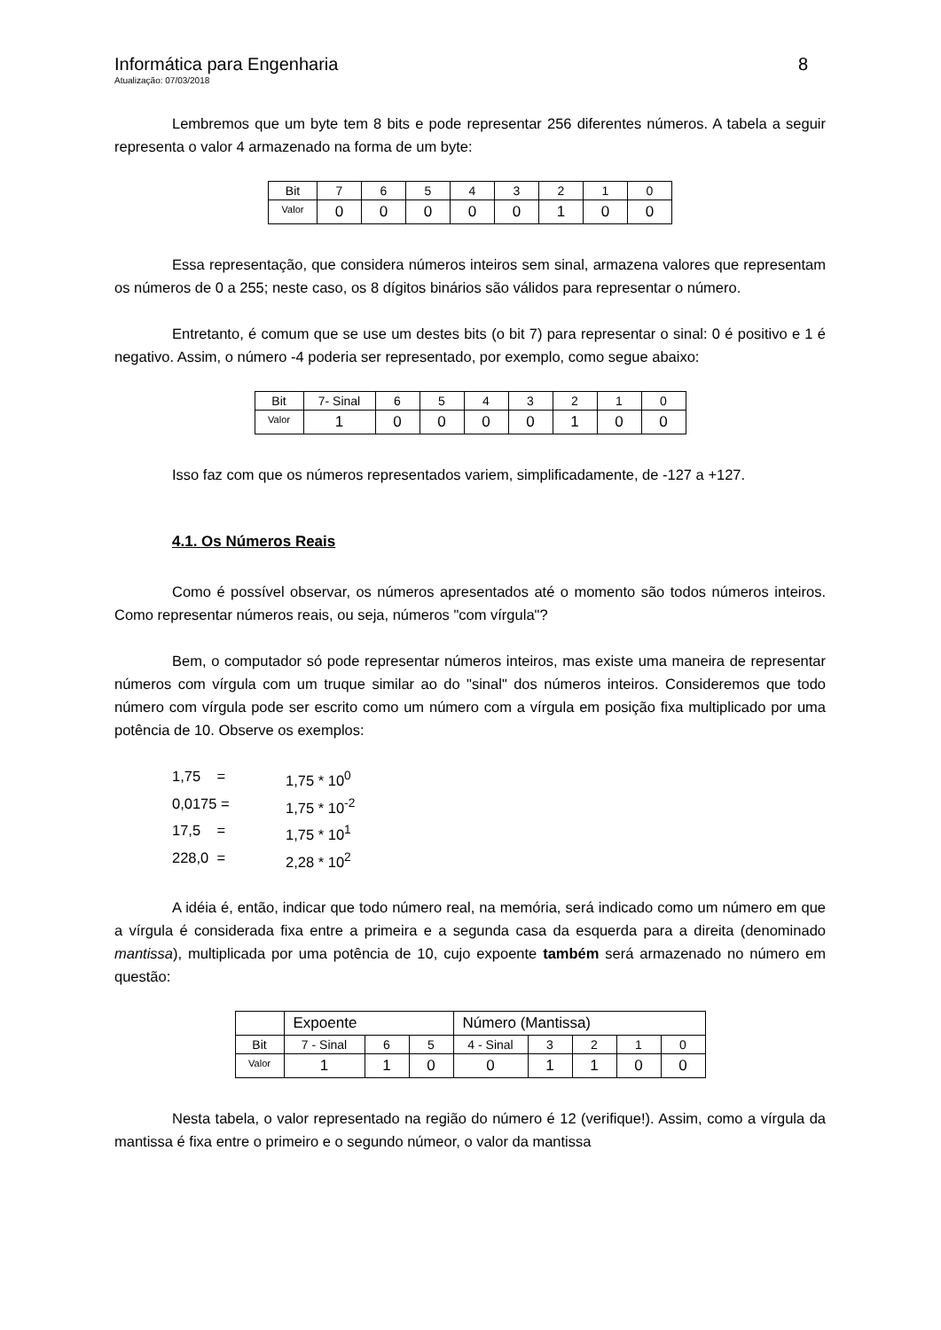Informática para Engenharia 8
Atualização: 07/03/2018
Lembremos que um byte tem 8 bits e pode representar 256 diferentes números. A tabela a seguir representa o valor 4 armazenado na forma de um byte:
| Bit | 7 | 6 | 5 | 4 | 3 | 2 | 1 | 0 |
| Valor | 0 | 0 | 0 | 0 | 0 | 1 | 0 | 0 |
Essa representação, que considera números inteiros sem sinal, armazena valores que representam os números de 0 a 255; neste caso, os 8 dígitos binários são válidos para representar o número.
Entretanto, é comum que se use um destes bits (o bit 7) para representar o sinal: 0 é positivo e 1 é negativo. Assim, o número -4 poderia ser representado, por exemplo, como segue abaixo:
| Bit | 7- Sinal | 6 | 5 | 4 | 3 | 2 | 1 | 0 |
| Valor | 1 | 0 | 0 | 0 | 0 | 1 | 0 | 0 |
Isso faz com que os números representados variem, simplificadamente, de -127 a +127.
4.1. Os Números Reais
Como é possível observar, os números apresentados até o momento são todos números inteiros. Como representar números reais, ou seja, números "com vírgula"?
Bem, o computador só pode representar números inteiros, mas existe uma maneira de representar números com vírgula com um truque similar ao do "sinal" dos números inteiros. Consideremos que todo número com vírgula pode ser escrito como um número com a vírgula em posição fixa multiplicado por uma potência de 10. Observe os exemplos:
1,75 = 1,75 * 10<sup>0</sup>
0,0175 = 1,75 * 10<sup>-2</sup>
17,5 = 1,75 * 10<sup>1</sup>
228,0 = 2,28 * 10<sup>2</sup>
A idéia é, então, indicar que todo número real, na memória, será indicado como um número em que a vírgula é considerada fixa entre a primeira e a segunda casa da esquerda para a direita (denominado mantissa), multiplicada por uma potência de 10, cujo expoente também será armazenado no número em questão:
| | Expoente | | | Número (Mantissa) | | | | |
| Bit | 7 - Sinal | 6 | 5 | 4 - Sinal | 3 | 2 | 1 | 0 |
| Valor | 1 | 1 | 0 | 0 | 1 | 1 | 0 | 0 |
Nesta tabela, o valor representado na região do número é 12 (verifique!). Assim, como a vírgula da mantissa é fixa entre o primeiro e o segundo númeor, o valor da mantissa